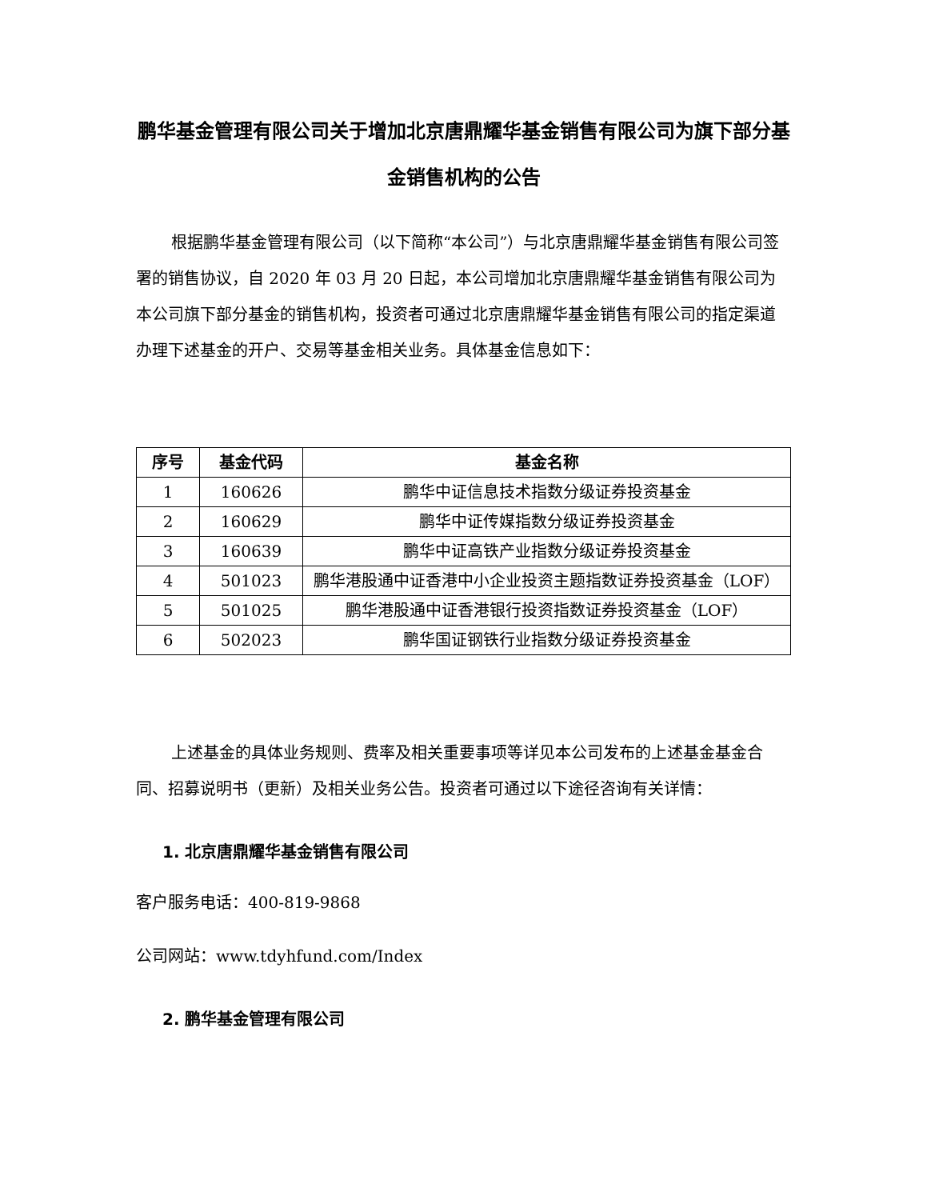鹏华基金管理有限公司关于增加北京唐鼎耀华基金销售有限公司为旗下部分基金销售机构的公告
根据鹏华基金管理有限公司（以下简称“本公司”）与北京唐鼎耀华基金销售有限公司签署的销售协议，自 2020 年 03 月 20 日起，本公司增加北京唐鼎耀华基金销售有限公司为本公司旗下部分基金的销售机构，投资者可通过北京唐鼎耀华基金销售有限公司的指定渠道办理下述基金的开户、交易等基金相关业务。具体基金信息如下：
| 序号 | 基金代码 | 基金名称 |
| --- | --- | --- |
| 1 | 160626 | 鹏华中证信息技术指数分级证券投资基金 |
| 2 | 160629 | 鹏华中证传媒指数分级证券投资基金 |
| 3 | 160639 | 鹏华中证高铁产业指数分级证券投资基金 |
| 4 | 501023 | 鹏华港股通中证香港中小企业投资主题指数证券投资基金（LOF） |
| 5 | 501025 | 鹏华港股通中证香港银行投资指数证券投资基金（LOF） |
| 6 | 502023 | 鹏华国证钢铁行业指数分级证券投资基金 |
上述基金的具体业务规则、费率及相关重要事项等详见本公司发布的上述基金基金合同、招募说明书（更新）及相关业务公告。投资者可通过以下途径咨询有关详情：
1. 北京唐鼎耀华基金销售有限公司
客户服务电话：400-819-9868
公司网站：www.tdyhfund.com/Index
2. 鹏华基金管理有限公司